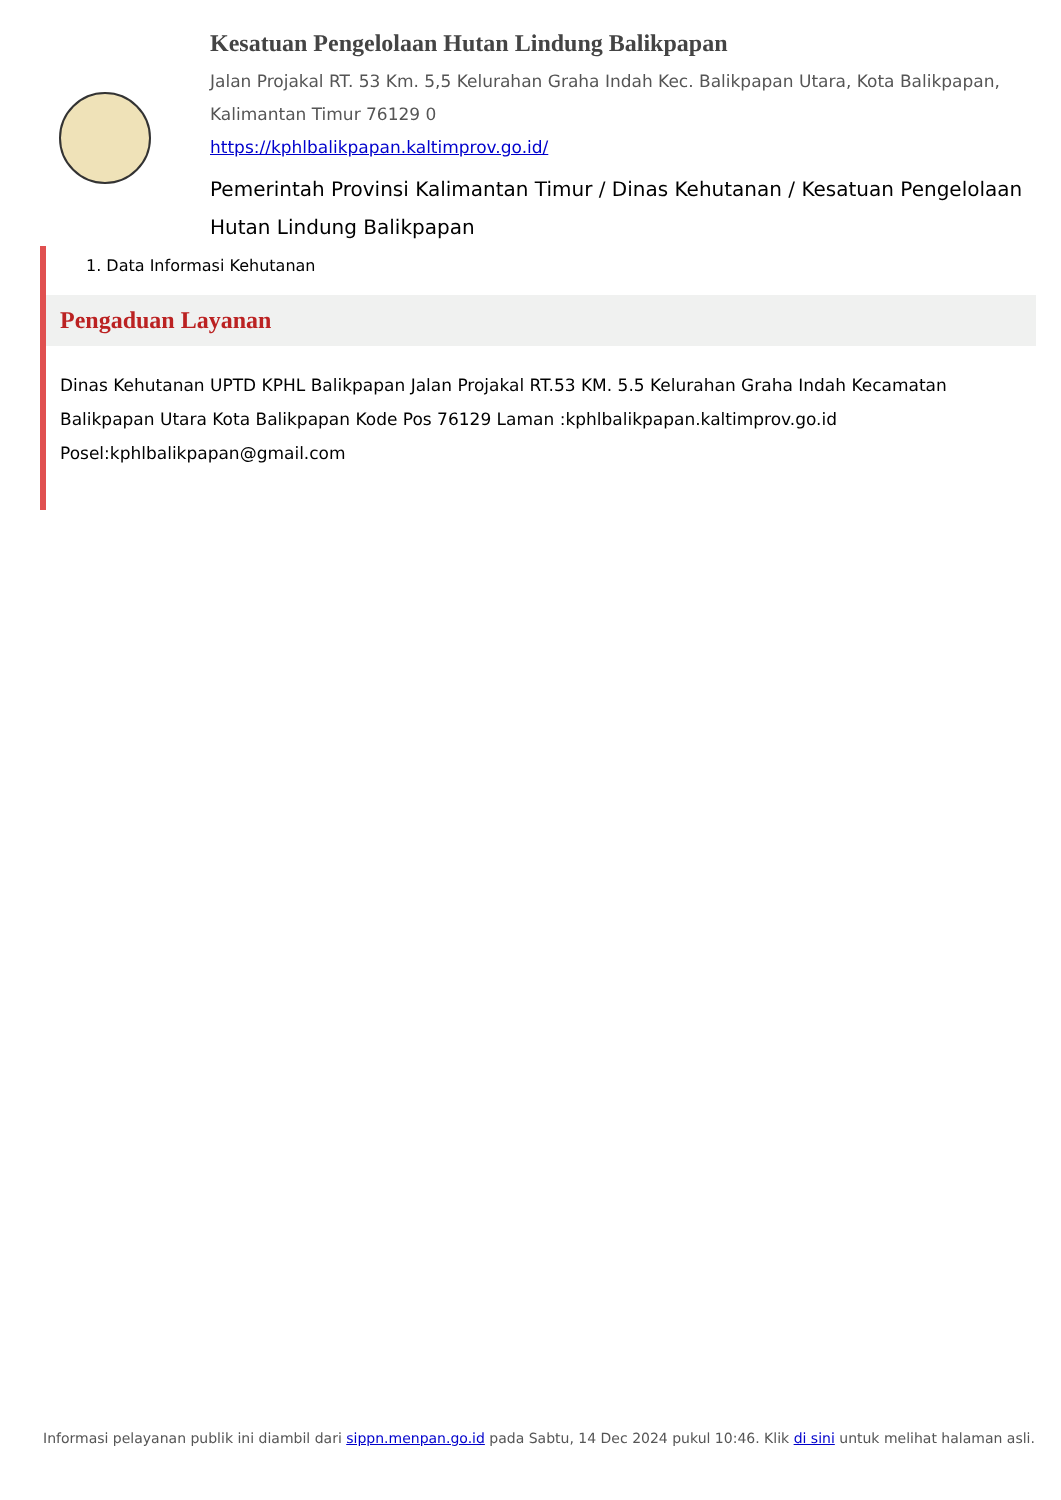Kesatuan Pengelolaan Hutan Lindung Balikpapan
Jalan Projakal RT. 53 Km. 5,5 Kelurahan Graha Indah Kec. Balikpapan Utara, Kota Balikpapan, Kalimantan Timur 76129 0
https://kphlbalikpapan.kaltimprov.go.id/
Pemerintah Provinsi Kalimantan Timur / Dinas Kehutanan / Kesatuan Pengelolaan Hutan Lindung Balikpapan
1. Data Informasi Kehutanan
Pengaduan Layanan
Dinas Kehutanan UPTD KPHL Balikpapan Jalan Projakal RT.53 KM. 5.5 Kelurahan Graha Indah Kecamatan Balikpapan Utara Kota Balikpapan Kode Pos 76129 Laman :kphlbalikpapan.kaltimprov.go.id Posel:kphlbalikpapan@gmail.com
Informasi pelayanan publik ini diambil dari sippn.menpan.go.id pada Sabtu, 14 Dec 2024 pukul 10:46. Klik di sini untuk melihat halaman asli.